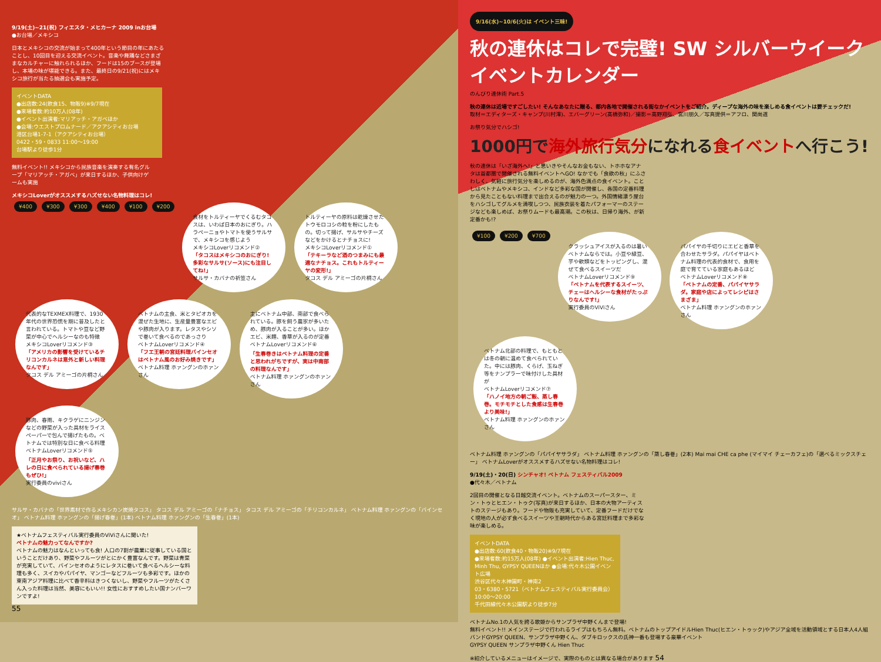9/19(土)~21(祝) フィエスタ・メヒカーナ 2009 inお台場
●お台場／メキシコ
日本とメキシコの交流が始まって400年という節目の年にあたることし、10回目を迎える交流イベント。音楽や舞踊などさまざまなカルチャーに触れられるほか、フードは15のブースが登場し、本場の味が堪能できる。また、最終日の9/21(祝)にはメキシコ旅行が当たる抽選会も実施予定。
イベントDATA
●出店数:24(飲食15、物販9)※9/7現在
●来場者数:約10万人(08年)
●イベント出演者:マリアッチ・アガベほか
●会場:ウエストプロムナード／アクアシティお台場
港区台場1-7-1（アクアシティお台場）
0422・59・0833 11:00～19:00
台場駅より徒歩1分
無料イベント!! メキシコから民族音楽を演奏する有名グループ「マリアッチ・アガベ」が来日するほか、子供向けゲームも実施
メキシコLoverがオススメするハズせない名物料理はコレ!
¥400 ¥300 ¥300 ¥400 ¥100 ¥200
食材をトルティーヤでくるむタコスは、いわば日本のおにぎり。ハラペーニョやトマトを使うサルサで、メキシコを感じよう
メキシコLoverリコメンド②
「タコスはメキシコのおにぎり! 多彩なサルサ(ソース)にも注目してね!」
サルサ・カバナの祈笠さん
トルティーヤの原料は乾燥させたトウモロコシの粒を粉にしたもの。切って揚げ、サルサやチーズなどをかけるとナチョスに!
メキシコLoverリコメンド①
「テキーラなど酒のつまみにも最適なナチョス。これもトルティーヤの変形!」
タコス デル アミーゴの片桐さん
代表的なTEXMEX料理で、1930年代の世界恐慌を期に普及したと言われている。トマトや豆など野菜が中心でヘルシーなのも特徴
メキシコLoverリコメンド③
「アメリカの影響を受けているチリコンカルネは意外と新しい料理なんです」
タコス デル アミーゴの片桐さん
ベトナムの主食、米とタピオカを混ぜた生地に、生産量豊富なエビや豚肉が入ります。レタスやシソで巻いて食べるのであっさり
ベトナムLoverリコメンド④
「フエ王朝の宮廷料理バインセオはベトナム風のお好み焼きです」
ベトナム料理 ホァングンのホァンさん
主にベトナム中部、南部で食べられている。豚を飼う農家が多いため、豚肉が入ることが多い。ほかエビ、米麺、香草が入るのが定番
ベトナムLoverリコメンド⑥
「生春巻きはベトナム料理の定番と思われがちですが、実は中南部の料理なんです」
ベトナム料理 ホァングンのホァンさん
豚肉、春雨、キクラゲにニンジンなどの野菜が入った具材をライスペーパーで包んで揚げたもの。ベトナムでは特別な日に食べる料理
ベトナムLoverリコメンド⑤
「正月やお祭り、お祝いなど、ハレの日に食べられている揚げ春巻もぜひ!」
実行委員のviviさん
サルサ・カバナの「世界素材で作るメキシカン炭焼タコス」 タコス デル アミーゴの「ナチョス」 タコス デル アミーゴの「チリコンカルネ」 ベトナム料理 ホァングンの「バインセオ」 ベトナム料理 ホァングンの「揚げ春巻」(1本) ベトナム料理 ホァングンの「生春巻」(1本)
★ベトナムフェスティバル実行委員のViViさんに聞いた!
ベトナムの魅力ってなんですか?
ベトナムの魅力はなんといっても食! 人口の7割が農業に従事している国ということだけあり、野菜やフルーツがとにかく豊富なんです。野菜は青菜が充実していて、バインセオのようにレタスに巻いて食べるヘルシーな料理も多く、スイカやパパイヤ、マンゴーなどフルーツも多彩です。ほかの東南アジア料理に比べて香辛料はきつくないし、野菜やフルーツがたくさん入った料理は当然、美容にもいい!! 女性におすすめしたい国ナンバーワンですよ!
55
9/16(水)~10/6(火)は イベント三昧!
秋の連休はコレで完璧! SW シルバーウイーク イベントカレンダー
のんびり連休術 Part.5
秋の連休は近場ですごしたい! そんなあなたに贈る、都内各地で開催される街なかイベントをご紹介。ディープな海外の味を楽しめる食イベントは要チェックだ!
取材＝エディターズ・キャンプ(川村澪)、エバーグリーン(髙橋弥和)／撮影＝高野翔弘、宮川朋久／写真提供＝アフロ、関尚道
お祭り気分でハシゴ!
1000円で海外旅行気分になれる食イベントへ行こう!
秋の連休は「いざ海外へ!」と思いきやそんなお金もない、トホホなアナタは首都圏で開催される無料イベントへGO! なかでも「食欲の秋」にふさわしく、気軽に旅行気分を楽しめるのが、海外色満点の食イベント。ことしはベトナムやメキシコ、インドなど多彩な国が開催し、各国の定番料理から見たこともない料理まで出合えるのが魅力の一つ。外国情緒漂う屋台をハシゴしてグルメを満喫しつつ、民族衣装を着たパフォーマーのステージなども楽しめば、お祭りムードも最高潮。この秋は、日帰り海外、が新定番かも!?
¥100 ¥200 ¥700
クラッシュアイスが入るのは暑いベトナムならでは。小豆や緑豆、芋や軟類などをトッピングし、混ぜて食べるスイーツだ
ベトナムLoverリコメンド⑨
「ベトナムを代表するスイーツ、チェーはヘルシーな食材がたっぷりなんです!」
実行委員のViViさん
パパイヤの千切りにエビと香草を合わせたサラダ。パパイヤはベトナム料理の代表的食材で、食用を庭で育てている家庭もあるほど
ベトナムLoverリコメンド⑧
「ベトナムの定番、パパイヤサラダ。家庭や店によってレシピはさまざま」
ベトナム料理 ホァングンのホァンさん
ベトナム北部の料理で、もともとは冬の朝に温めて食べられていた。中には豚肉、くらげ、玉ねぎ等をナンプラーで味付けした具材が
ベトナムLoverリコメンド⑦
「ハノイ地方の朝ご飯、蒸し春巻。モチモチとした食感は生春巻より美味!」
ベトナム料理 ホァングンのホァンさん
ベトナム料理 ホァングンの「パパイヤサラダ」 ベトナム料理 ホァングンの「蒸し春巻」(2本) Mai mai CHE ca phe (マイマイ チェーカフェ)の「選べるミックスチェー」 ベトナムLoverがオススメするハズせない名物料理はコレ!
9/19(土)・20(日) シンチャオ! ベトナム フェスティバル2009
●代々木／ベトナム
2回目の開催となる日越交流イベント。ベトナムのスーパースター、ミン・トゥとヒエン・トゥク(写真)が来日するほか、日本の大物アーティストのステージもあり。フードや物販も充実していて、定番フードだけでなく現地の人が必ず食べるスイーツや王朝時代からある宮廷料理まで多彩な味が楽しめる。
イベントDATA
●出店数:60(飲食40・物販20)※9/7現在
●来場者数:約15万人(08年) ●イベント出演者:Hien Thuc, Minh Thu, GYPSY QUEENほか ●会場:代々木公園イベント広場
渋谷区代々木神園町・神南2
03・6380・5721（ベトナムフェスティバル実行委員会）10:00～20:00
千代田線代々木公園駅より徒歩7分
ベトナムNo.1の人気を誇る歌姫からサンプラザ中野くんまで登場!
無料イベント!! メインステージで行われるライブはもちろん無料。ベトナムのトップアイドルHien Thuc(ヒエン・トゥック)やアジア全域を活動領域とする日本人4人組バンドGYPSY QUEEN、サンプラザ中野くん、ダブキロックスの氏神一番も登場する豪華イベント
GYPSY QUEEN サンプラザ中野くん Hien Thuc
※紹介しているメニューはイメージで、実際のものとは異なる場合があります 54